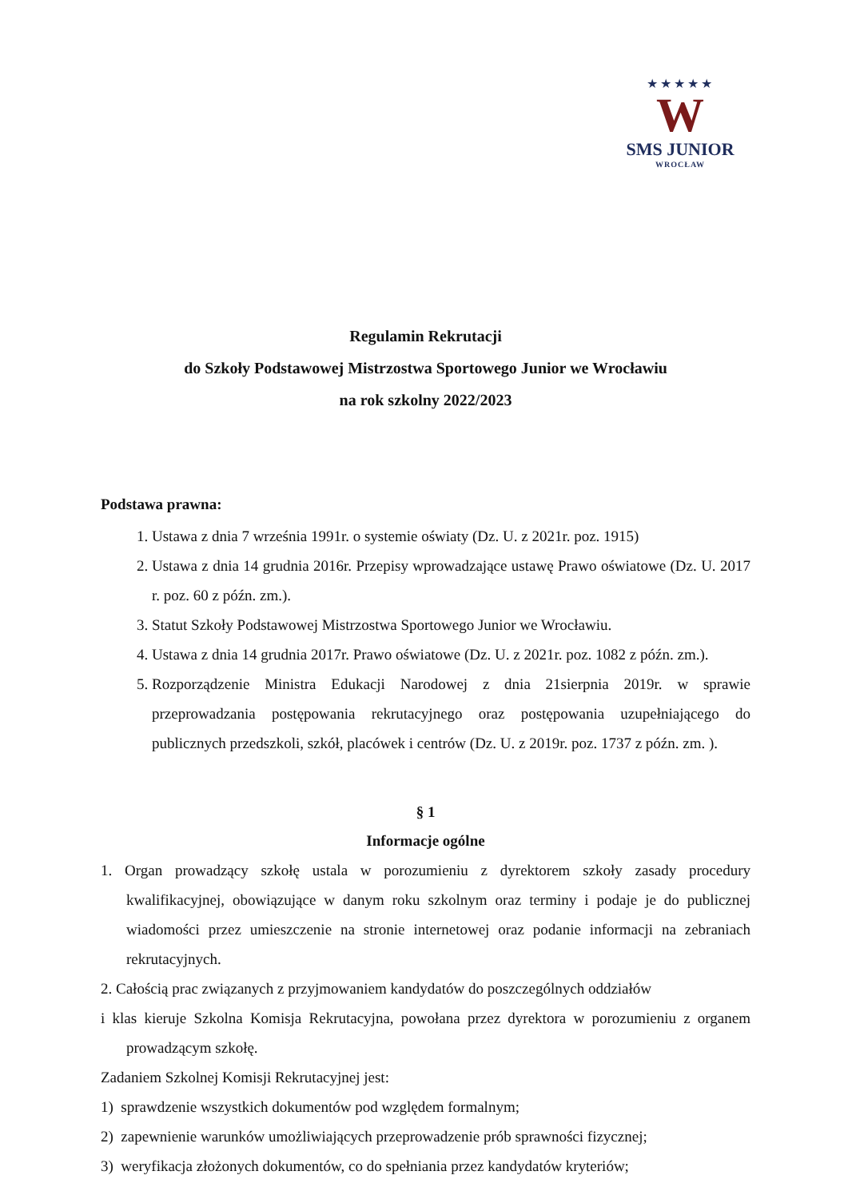★★★★★
W
SMS JUNIOR
WROCŁAW
Regulamin Rekrutacji
do Szkoły Podstawowej Mistrzostwa Sportowego Junior we Wrocławiu
na rok szkolny 2022/2023
Podstawa prawna:
1. Ustawa z dnia 7 września 1991r. o systemie oświaty (Dz. U. z 2021r. poz. 1915)
2. Ustawa z dnia 14 grudnia 2016r. Przepisy wprowadzające ustawę Prawo oświatowe (Dz. U. 2017 r. poz. 60 z późn. zm.).
3. Statut Szkoły Podstawowej Mistrzostwa Sportowego Junior we Wrocławiu.
4. Ustawa z dnia 14 grudnia 2017r. Prawo oświatowe (Dz. U. z 2021r. poz. 1082 z późn. zm.).
5. Rozporządzenie Ministra Edukacji Narodowej z dnia 21sierpnia 2019r. w sprawie przeprowadzania postępowania rekrutacyjnego oraz postępowania uzupełniającego do publicznych przedszkoli, szkół, placówek i centrów (Dz. U. z 2019r. poz. 1737 z późn. zm. ).
§ 1
Informacje ogólne
1. Organ prowadzący szkołę ustala w porozumieniu z dyrektorem szkoły zasady procedury kwalifikacyjnej, obowiązujące w danym roku szkolnym oraz terminy i podaje je do publicznej wiadomości przez umieszczenie na stronie internetowej oraz podanie informacji na zebraniach rekrutacyjnych.
2. Całością prac związanych z przyjmowaniem kandydatów do poszczególnych oddziałów
i klas kieruje Szkolna Komisja Rekrutacyjna, powołana przez dyrektora w porozumieniu z organem prowadzącym szkołę.
Zadaniem Szkolnej Komisji Rekrutacyjnej jest:
1) sprawdzenie wszystkich dokumentów pod względem formalnym;
2) zapewnienie warunków umożliwiających przeprowadzenie prób sprawności fizycznej;
3) weryfikacja złożonych dokumentów, co do spełniania przez kandydatów kryteriów;